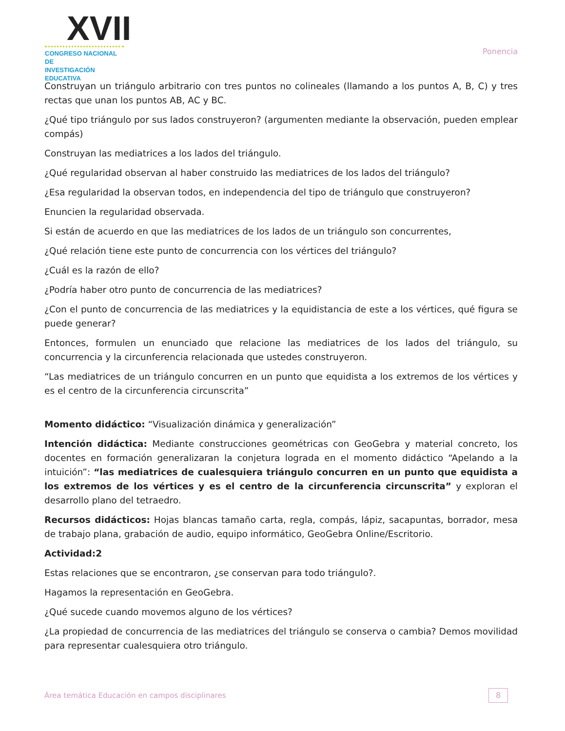XVII
CONGRESO NACIONAL DE
INVESTIGACIÓN EDUCATIVA
Ponencia
Construyan un triángulo arbitrario con tres puntos no colineales (llamando a los puntos A, B, C) y tres rectas que unan los puntos AB, AC y BC.
¿Qué tipo triángulo por sus lados construyeron? (argumenten mediante la observación, pueden emplear compás)
Construyan las mediatrices a los lados del triángulo.
¿Qué regularidad observan al haber construido las mediatrices de los lados del triángulo?
¿Esa regularidad la observan todos, en independencia del tipo de triángulo que construyeron?
Enuncien la regularidad observada.
Si están de acuerdo en que las mediatrices de los lados de un triángulo son concurrentes,
¿Qué relación tiene este punto de concurrencia con los vértices del triángulo?
¿Cuál es la razón de ello?
¿Podría haber otro punto de concurrencia de las mediatrices?
¿Con el punto de concurrencia de las mediatrices y la equidistancia de este a los vértices, qué figura se puede generar?
Entonces, formulen un enunciado que relacione las mediatrices de los lados del triángulo, su concurrencia y la circunferencia relacionada que ustedes construyeron.
“Las mediatrices de un triángulo concurren en un punto que equidista a los extremos de los vértices y es el centro de la circunferencia circunscrita”
Momento didáctico: “Visualización dinámica y generalización”
Intención didáctica: Mediante construcciones geométricas con GeoGebra y material concreto, los docentes en formación generalizaran la conjetura lograda en el momento didáctico “Apelando a la intuición”: “las mediatrices de cualesquiera triángulo concurren en un punto que equidista a los extremos de los vértices y es el centro de la circunferencia circunscrita” y exploran el desarrollo plano del tetraedro.
Recursos didácticos: Hojas blancas tamaño carta, regla, compás, lápiz, sacapuntas, borrador, mesa de trabajo plana, grabación de audio, equipo informático, GeoGebra Online/Escritorio.
Actividad:2
Estas relaciones que se encontraron, ¿se conservan para todo triángulo?.
Hagamos la representación en GeoGebra.
¿Qué sucede cuando movemos alguno de los vértices?
¿La propiedad de concurrencia de las mediatrices del triángulo se conserva o cambia? Demos movilidad para representar cualesquiera otro triángulo.
Área temática Educación en campos disciplinares
8